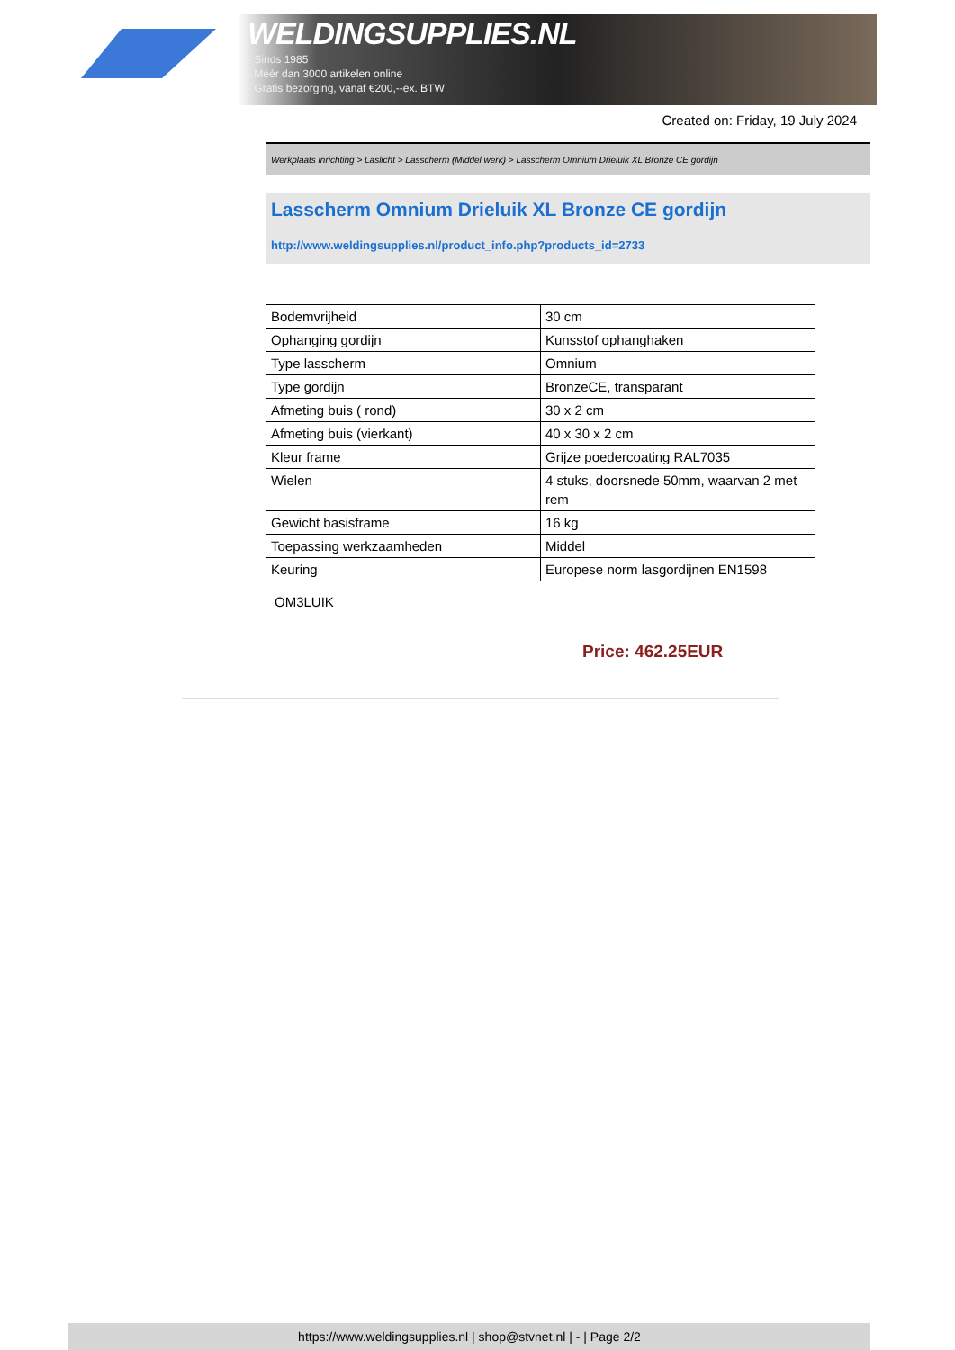WELDINGSUPPLIES.NL
- Sinds 1985
- Méér dan 3000 artikelen online
- Gratis bezorging, vanaf €200,--ex. BTW
Created on: Friday, 19 July 2024
Werkplaats inrichting > Laslicht > Lasscherm (Middel werk) > Lasscherm Omnium Drieluik XL Bronze CE gordijn
Lasscherm Omnium Drieluik XL Bronze CE gordijn
http://www.weldingsupplies.nl/product_info.php?products_id=2733
| Bodemvrijheid | 30 cm |
| Ophanging gordijn | Kunsstof ophanghaken |
| Type lasscherm | Omnium |
| Type gordijn | BronzeCE, transparant |
| Afmeting buis ( rond) | 30 x 2 cm |
| Afmeting buis (vierkant) | 40 x 30 x 2 cm |
| Kleur frame | Grijze poedercoating RAL7035 |
| Wielen | 4 stuks, doorsnede 50mm, waarvan 2 met rem |
| Gewicht basisframe | 16 kg |
| Toepassing werkzaamheden | Middel |
| Keuring | Europese norm lasgordijnen EN1598 |
OM3LUIK
Price: 462.25EUR
https://www.weldingsupplies.nl | shop@stvnet.nl | - | Page 2/2